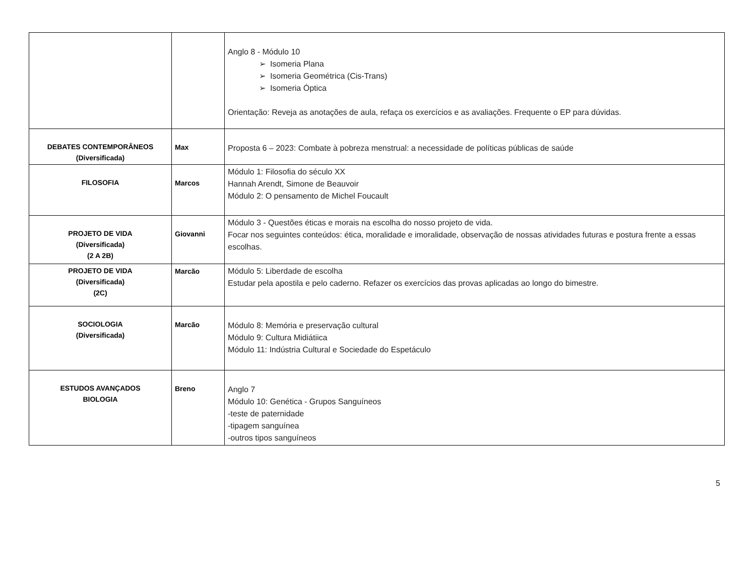| | | Anglo 8 - Módulo 10 ➢ Isomeria Plana ➢ Isomeria Geométrica (Cis-Trans) ➢ Isomeria Óptica Orientação: Reveja as anotações de aula, refaça os exercícios e as avaliações. Frequente o EP para dúvidas. |
| DEBATES CONTEMPORÂNEOS (Diversificada) | Max | Proposta 6 – 2023: Combate à pobreza menstrual: a necessidade de políticas públicas de saúde |
| FILOSOFIA | Marcos | Módulo 1: Filosofia do século XX Hannah Arendt, Simone de Beauvoir Módulo 2: O pensamento de Michel Foucault |
| PROJETO DE VIDA (Diversificada) (2 A 2B) | Giovanni | Módulo 3 - Questões éticas e morais na escolha do nosso projeto de vida. Focar nos seguintes conteúdos: ética, moralidade e imoralidade, observação de nossas atividades futuras e postura frente a essas escolhas. |
| PROJETO DE VIDA (Diversificada) (2C) | Marcão | Módulo 5: Liberdade de escolha Estudar pela apostila e pelo caderno. Refazer os exercícios das provas aplicadas ao longo do bimestre. |
| SOCIOLOGIA (Diversificada) | Marcão | Módulo 8: Memória e preservação cultural Módulo 9: Cultura Midiátiica Módulo 11: Indústria Cultural e Sociedade do Espetáculo |
| ESTUDOS AVANÇADOS BIOLOGIA | Breno | Anglo 7 Módulo 10: Genética - Grupos Sanguíneos -teste de paternidade -tipagem sanguínea -outros tipos sanguíneos |
5